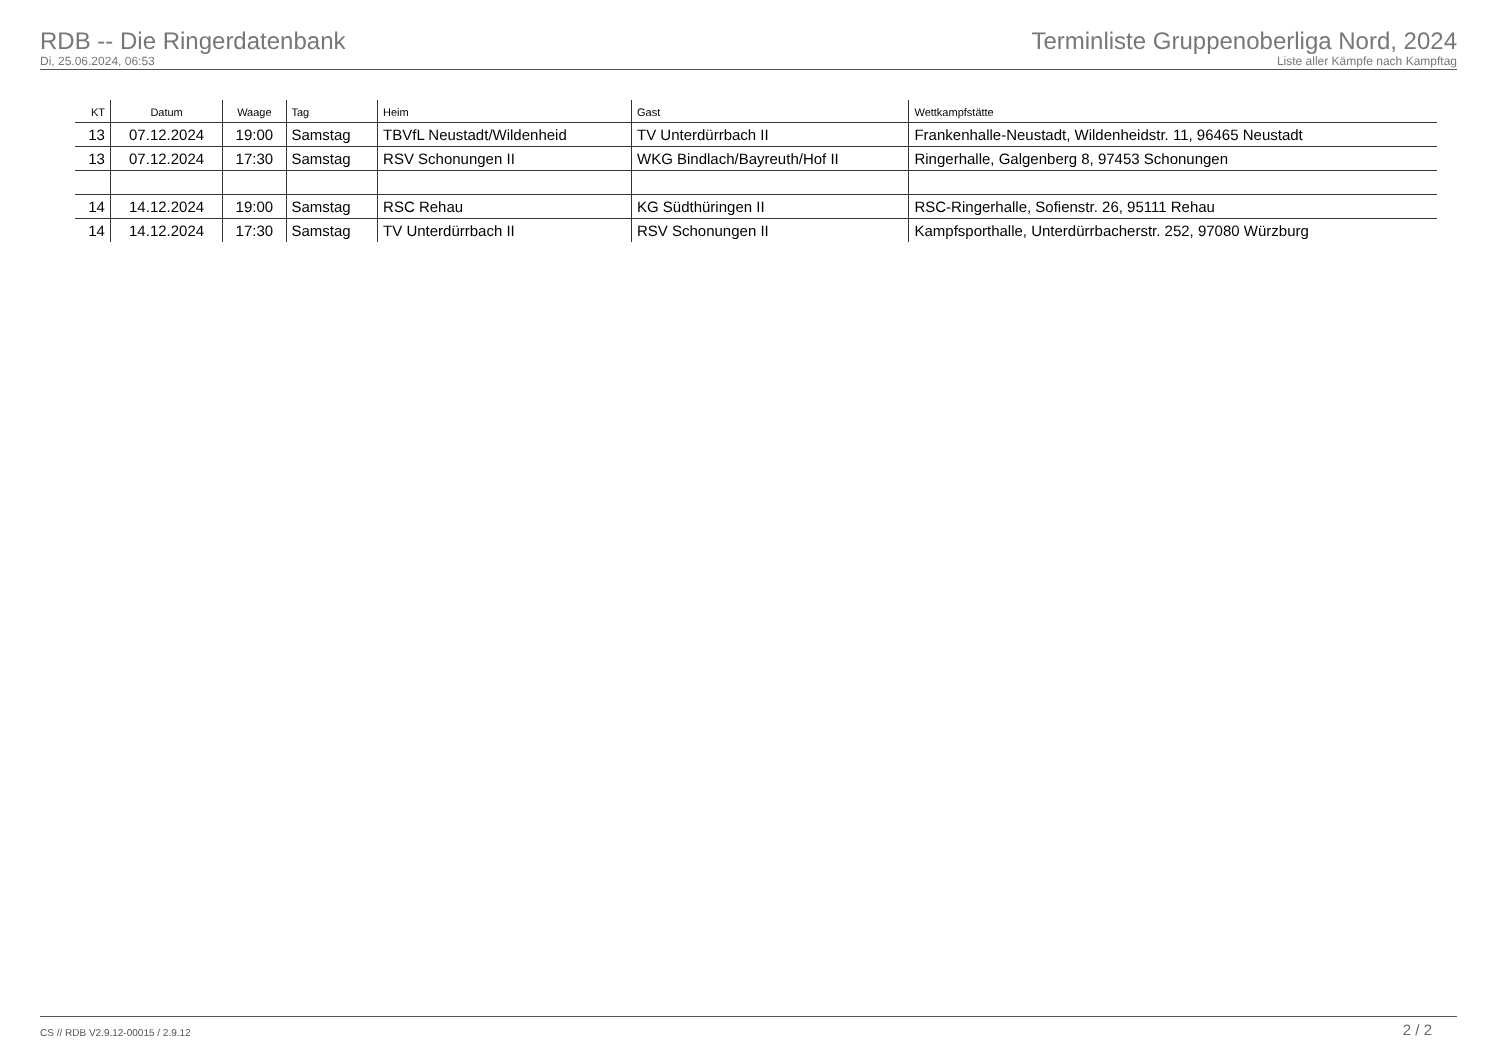RDB -- Die Ringerdatenbank
Di, 25.06.2024, 06:53
Terminliste Gruppenoberliga Nord, 2024
Liste aller Kämpfe nach Kampftag
| KT | Datum | Waage | Tag | Heim | Gast | Wettkampfstätte |
| --- | --- | --- | --- | --- | --- | --- |
| 13 | 07.12.2024 | 19:00 | Samstag | TBVfL Neustadt/Wildenheid | TV Unterdürrbach II | Frankenhalle-Neustadt, Wildenheidstr. 11, 96465 Neustadt |
| 13 | 07.12.2024 | 17:30 | Samstag | RSV Schonungen II | WKG Bindlach/Bayreuth/Hof II | Ringerhalle, Galgenberg 8, 97453 Schonungen |
| 14 | 14.12.2024 | 19:00 | Samstag | RSC Rehau | KG Südthüringen II | RSC-Ringerhalle, Sofienstr. 26, 95111 Rehau |
| 14 | 14.12.2024 | 17:30 | Samstag | TV Unterdürrbach II | RSV Schonungen II | Kampfsporthalle, Unterdürrbacherstr. 252, 97080 Würzburg |
CS // RDB V2.9.12-00015 / 2.9.12 2 / 2